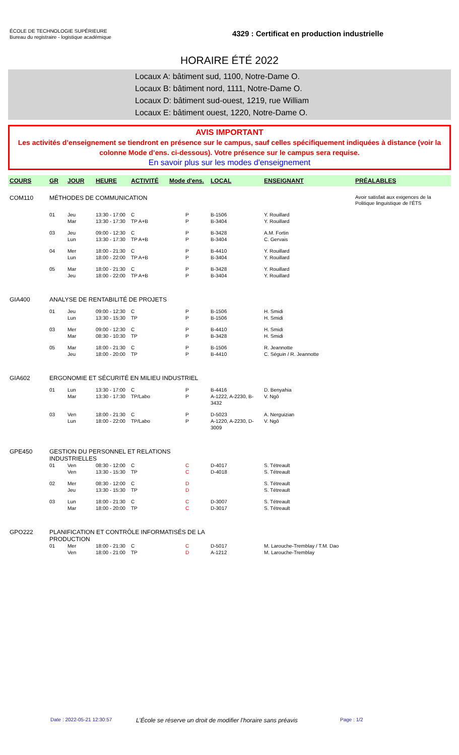ÉCOLE DE TECHNOLOGIE SUPÉRIEURE
Bureau du registraire - logistique académique
4329 : Certificat en production industrielle
HORAIRE ÉTÉ 2022
Locaux A: bâtiment sud, 1100, Notre-Dame O.
Locaux B: bâtiment nord, 1111, Notre-Dame O.
Locaux D: bâtiment sud-ouest, 1219, rue William
Locaux E: bâtiment ouest, 1220, Notre-Dame O.
AVIS IMPORTANT
Les activités d’enseignement se tiendront en présence sur le campus, sauf celles spécifiquement indiquées à distance (voir la colonne Mode d’ens. ci-dessous). Votre présence sur le campus sera requise.
En savoir plus sur les modes d'enseignement
| COURS | GR | JOUR | HEURE | ACTIVITÉ | Mode d'ens. | LOCAL | ENSEIGNANT | PRÉALABLES |
| --- | --- | --- | --- | --- | --- | --- | --- | --- |
| COM110 | MÉTHODES DE COMMUNICATION | | | | | | | Avoir satisfait aux exigences de la Politique linguistique de l'ÉTS |
| | 01 | Jeu Mar | 13:30 - 17:00 13:30 - 17:30 | C TP A+B | P P | B-1506 B-3404 | Y. Rouillard Y. Rouillard | |
| | 03 | Jeu Lun | 09:00 - 12:30 13:30 - 17:30 | C TP A+B | P P | B-3428 B-3404 | A.M. Fortin C. Gervais | |
| | 04 | Mer Lun | 18:00 - 21:30 18:00 - 22:00 | C TP A+B | P P | B-4410 B-3404 | Y. Rouillard Y. Rouillard | |
| | 05 | Mar Jeu | 18:00 - 21:30 18:00 - 22:00 | C TP A+B | P P | B-3428 B-3404 | Y. Rouillard Y. Rouillard | |
| GIA400 | ANALYSE DE RENTABILITÉ DE PROJETS | | | | | | | |
| | 01 | Jeu Lun | 09:00 - 12:30 13:30 - 15:30 | C TP | P P | B-1506 B-1506 | H. Smidi H. Smidi | |
| | 03 | Mer Mar | 09:00 - 12:30 08:30 - 10:30 | C TP | P P | B-4410 B-3428 | H. Smidi H. Smidi | |
| | 05 | Mar Jeu | 18:00 - 21:30 18:00 - 20:00 | C TP | P P | B-1506 B-4410 | R. Jeannotte C. Séguin / R. Jeannotte | |
| GIA602 | ERGONOMIE ET SÉCURITÉ EN MILIEU INDUSTRIEL | | | | | | | |
| | 01 | Lun Mar | 13:30 - 17:00 13:30 - 17:30 | C TP/Labo | P P | B-4416 A-1222, A-2230, B-3432 | D. Benyahia V. Ngô | |
| | 03 | Ven Lun | 18:00 - 21:30 18:00 - 22:00 | C TP/Labo | P P | D-5023 A-1220, A-2230, D-3009 | A. Nerguizian V. Ngô | |
| GPE450 | GESTION DU PERSONNEL ET RELATIONS INDUSTRIELLES | | | | | | | |
| | 01 | Ven Ven | 08:30 - 12:00 13:30 - 15:30 | C TP | C C | D-4017 D-4018 | S. Tétreault S. Tétreault | |
| | 02 | Mer Jeu | 08:30 - 12:00 13:30 - 15:30 | C TP | D D | | S. Tétreault S. Tétreault | |
| | 03 | Lun Mar | 18:00 - 21:30 18:00 - 20:00 | C TP | C C | D-3007 D-3017 | S. Tétreault S. Tétreault | |
| GPO222 | PLANIFICATION ET CONTRÔLE INFORMATISÉS DE LA PRODUCTION | | | | | | | |
| | 01 | Mer Ven | 18:00 - 21:30 18:00 - 21:00 | C TP | C D | D-5017 A-1212 | M. Larouche-Tremblay / T.M. Dao M. Larouche-Tremblay | |
Date : 2022-05-21 12:30:57 L’École se réserve un droit de modifier l’horaire sans préavis Page : 1/2